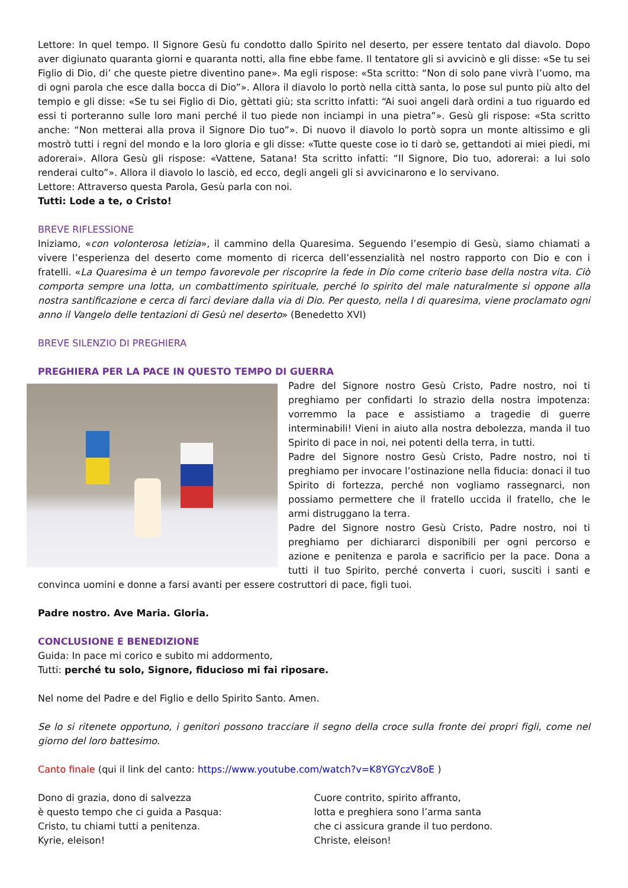Lettore: In quel tempo. Il Signore Gesù fu condotto dallo Spirito nel deserto, per essere tentato dal diavolo. Dopo aver digiunato quaranta giorni e quaranta notti, alla fine ebbe fame. Il tentatore gli si avvicinò e gli disse: «Se tu sei Figlio di Dio, di’ che queste pietre diventino pane». Ma egli rispose: «Sta scritto: “Non di solo pane vivrà l’uomo, ma di ogni parola che esce dalla bocca di Dio”». Allora il diavolo lo portò nella città santa, lo pose sul punto più alto del tempio e gli disse: «Se tu sei Figlio di Dio, gèttati giù; sta scritto infatti: “Ai suoi angeli darà ordini a tuo riguardo ed essi ti porteranno sulle loro mani perché il tuo piede non inciampi in una pietra”». Gesù gli rispose: «Sta scritto anche: “Non metterai alla prova il Signore Dio tuo”». Di nuovo il diavolo lo portò sopra un monte altissimo e gli mostrò tutti i regni del mondo e la loro gloria e gli disse: «Tutte queste cose io ti darò se, gettandoti ai miei piedi, mi adorerai». Allora Gesù gli rispose: «Vattene, Satana! Sta scritto infatti: “Il Signore, Dio tuo, adorerai: a lui solo renderai culto”». Allora il diavolo lo lasciò, ed ecco, degli angeli gli si avvicinarono e lo servivano.
Lettore: Attraverso questa Parola, Gesù parla con noi.
Tutti: Lode a te, o Cristo!
BREVE RIFLESSIONE
Iniziamo, «con volonterosa letizia», il cammino della Quaresima. Seguendo l’esempio di Gesù, siamo chiamati a vivere l’esperienza del deserto come momento di ricerca dell’essenzialità nel nostro rapporto con Dio e con i fratelli. «La Quaresima è un tempo favorevole per riscoprire la fede in Dio come criterio base della nostra vita. Ciò comporta sempre una lotta, un combattimento spirituale, perché lo spirito del male naturalmente si oppone alla nostra santificazione e cerca di farci deviare dalla via di Dio. Per questo, nella I di quaresima, viene proclamato ogni anno il Vangelo delle tentazioni di Gesù nel deserto» (Benedetto XVI)
BREVE SILENZIO DI PREGHIERA
PREGHIERA PER LA PACE IN QUESTO TEMPO DI GUERRA
Padre del Signore nostro Gesù Cristo, Padre nostro, noi ti preghiamo per confidarti lo strazio della nostra impotenza: vorremmo la pace e assistiamo a tragedie di guerre interminabili! Vieni in aiuto alla nostra debolezza, manda il tuo Spirito di pace in noi, nei potenti della terra, in tutti.
Padre del Signore nostro Gesù Cristo, Padre nostro, noi ti preghiamo per invocare l’ostinazione nella fiducia: donaci il tuo Spirito di fortezza, perché non vogliamo rassegnarci, non possiamo permettere che il fratello uccida il fratello, che le armi distruggano la terra.
Padre del Signore nostro Gesù Cristo, Padre nostro, noi ti preghiamo per dichiararci disponibili per ogni percorso e azione e penitenza e parola e sacrificio per la pace. Dona a tutti il tuo Spirito, perché converta i cuori, susciti i santi e convinca uomini e donne a farsi avanti per essere costruttori di pace, figli tuoi.
Padre nostro. Ave Maria. Gloria.
CONCLUSIONE E BENEDIZIONE
Guida: In pace mi corico e subito mi addormento,
Tutti: perché tu solo, Signore, fiducioso mi fai riposare.
Nel nome del Padre e del Figlio e dello Spirito Santo. Amen.
Se lo si ritenete opportuno, i genitori possono tracciare il segno della croce sulla fronte dei propri figli, come nel giorno del loro battesimo.
Canto finale (qui il link del canto: https://www.youtube.com/watch?v=K8YGYczV8oE )
Dono di grazia, dono di salvezza
è questo tempo che ci guida a Pasqua:
Cristo, tu chiami tutti a penitenza.
Kyrie, eleison!
Cuore contrito, spirito affranto,
lotta e preghiera sono l’arma santa
che ci assicura grande il tuo perdono.
Christe, eleison!